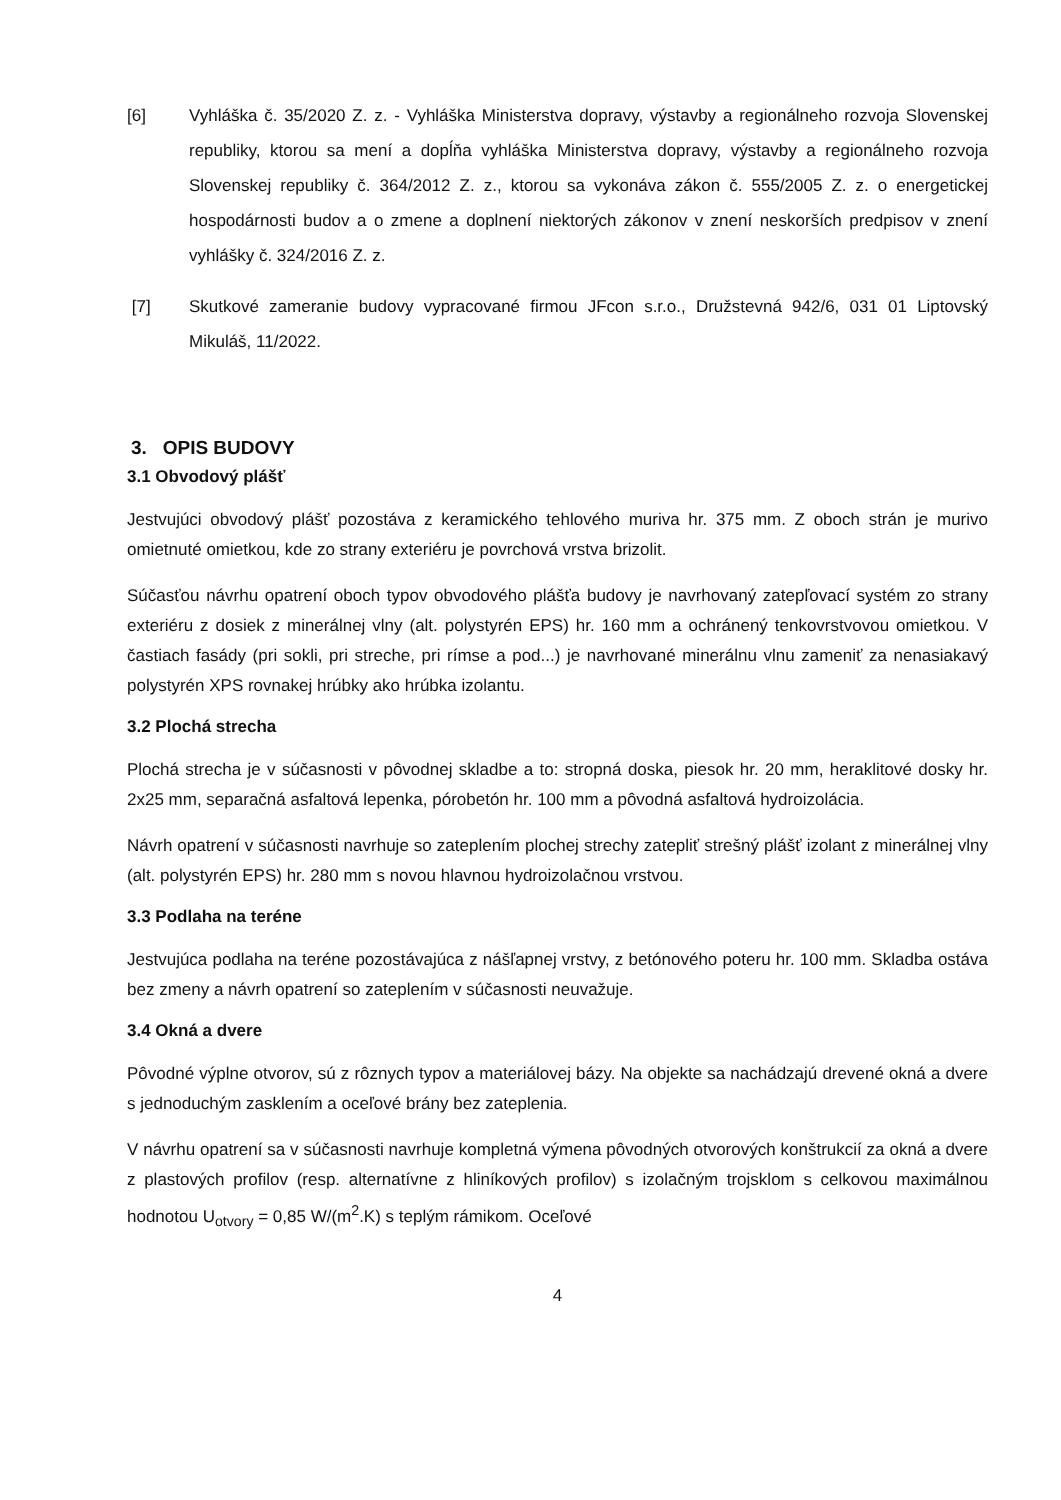[6] Vyhláška č. 35/2020 Z. z. - Vyhláška Ministerstva dopravy, výstavby a regionálneho rozvoja Slovenskej republiky, ktorou sa mení a dopĺňa vyhláška Ministerstva dopravy, výstavby a regionálneho rozvoja Slovenskej republiky č. 364/2012 Z. z., ktorou sa vykonáva zákon č. 555/2005 Z. z. o energetickej hospodárnosti budov a o zmene a doplnení niektorých zákonov v znení neskorších predpisov v znení vyhlášky č. 324/2016 Z. z.
[7] Skutkové zameranie budovy vypracované firmou JFcon s.r.o., Družstevná 942/6, 031 01 Liptovský Mikuláš, 11/2022.
3. OPIS BUDOVY
3.1 Obvodový plášť
Jestvujúci obvodový plášť pozostáva z keramického tehlového muriva hr. 375 mm. Z oboch strán je murivo omietnuté omietkou, kde zo strany exteriéru je povrchová vrstva brizolit.
Súčasťou návrhu opatrení oboch typov obvodového plášťa budovy je navrhovaný zatepľovací systém zo strany exteriéru z dosiek z minerálnej vlny (alt. polystyrén EPS) hr. 160 mm a ochránený tenkovrstvovou omietkou. V častiach fasády (pri sokli, pri streche, pri rímse a pod...) je navrhované minerálnu vlnu zameniť za nenasiakavý polystyrén XPS rovnakej hrúbky ako hrúbka izolantu.
3.2 Plochá strecha
Plochá strecha je v súčasnosti v pôvodnej skladbe a to: stropná doska, piesok hr. 20 mm, heraklitové dosky hr. 2x25 mm, separačná asfaltová lepenka, pórobetón hr. 100 mm a pôvodná asfaltová hydroizolácia.
Návrh opatrení v súčasnosti navrhuje so zateplením plochej strechy zatepliť strešný plášť izolant z minerálnej vlny (alt. polystyrén EPS) hr. 280 mm s novou hlavnou hydroizolačnou vrstvou.
3.3 Podlaha na teréne
Jestvujúca podlaha na teréne pozostávajúca z nášľapnej vrstvy, z betónového poteru hr. 100 mm. Skladba ostáva bez zmeny a návrh opatrení so zateplením v súčasnosti neuvažuje.
3.4 Okná a dvere
Pôvodné výplne otvorov, sú z rôznych typov a materiálovej bázy. Na objekte sa nachádzajú drevené okná a dvere s jednoduchým zasklením a oceľové brány bez zateplenia.
V návrhu opatrení sa v súčasnosti navrhuje kompletná výmena pôvodných otvorových konštrukcií za okná a dvere z plastových profilov (resp. alternatívne z hliníkových profilov) s izolačným trojsklom s celkovou maximálnou hodnotou U<sub>otvory</sub> = 0,85 W/(m<sup>2</sup>.K) s teplým rámikom. Oceľové
4